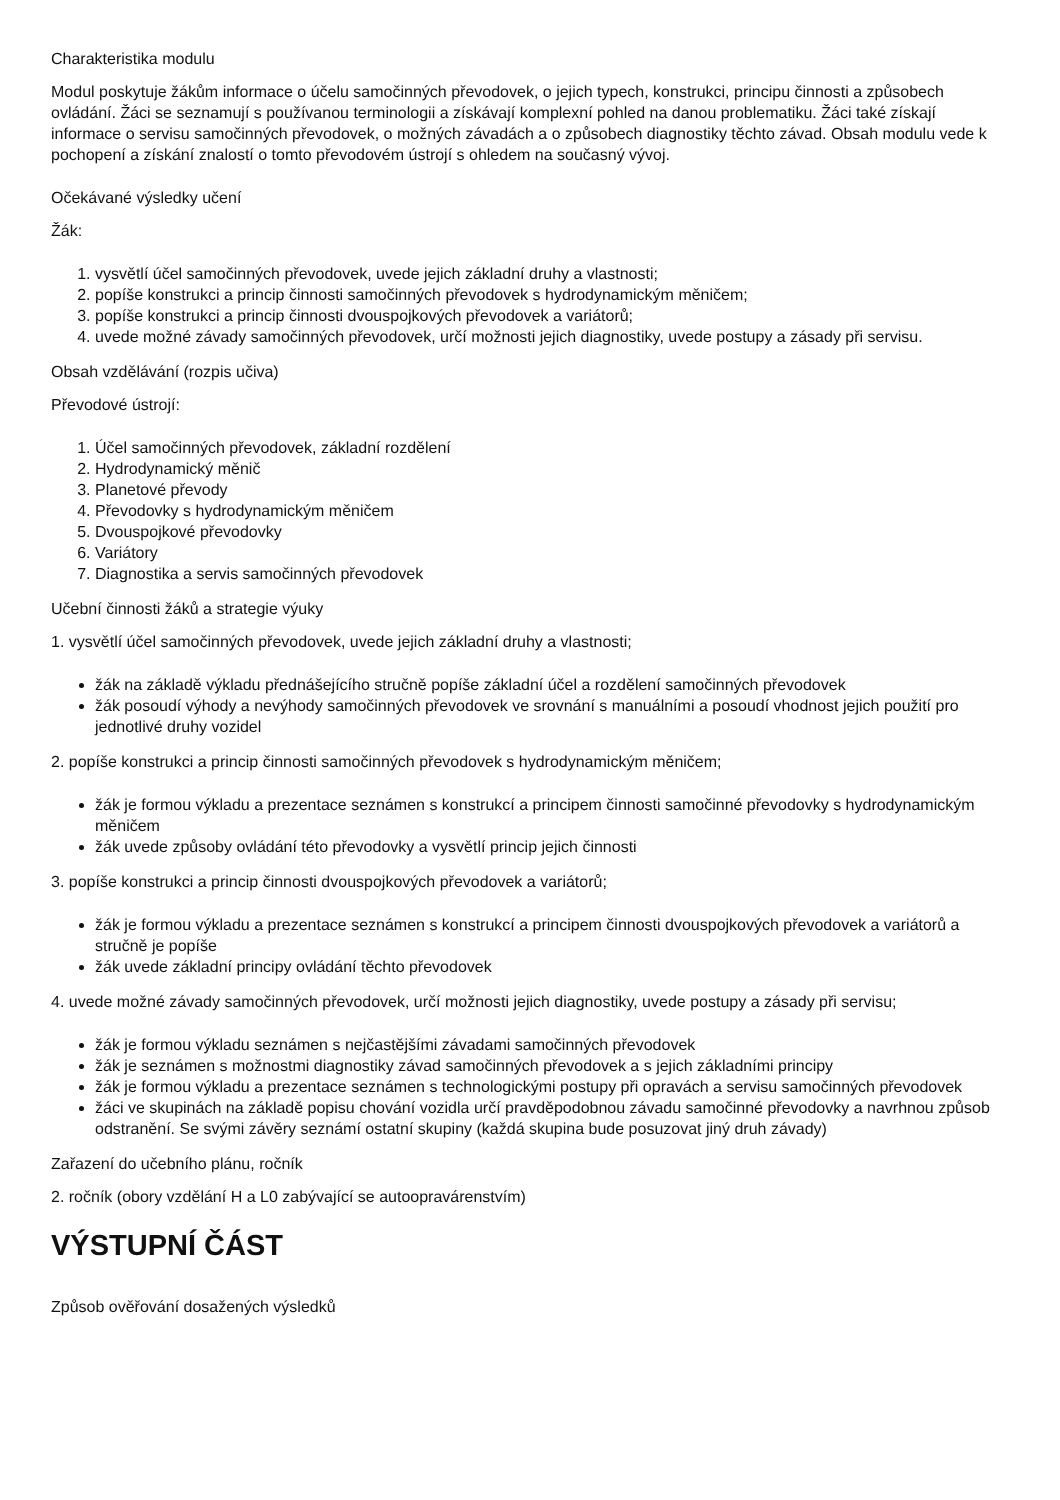Charakteristika modulu
Modul poskytuje žákům informace o účelu samočinných převodovek, o jejich typech, konstrukci, principu činnosti a způsobech ovládání. Žáci se seznamují s používanou terminologii a získávají komplexní pohled na danou problematiku. Žáci také získají informace o servisu samočinných převodovek, o možných závadách a o způsobech diagnostiky těchto závad. Obsah modulu vede k pochopení a získání znalostí o tomto převodovém ústrojí s ohledem na současný vývoj.
Očekávané výsledky učení
Žák:
1. vysvětlí účel samočinných převodovek, uvede jejich základní druhy a vlastnosti;
2. popíše konstrukci a princip činnosti samočinných převodovek s hydrodynamickým měničem;
3. popíše konstrukci a princip činnosti dvouspojkových převodovek a variátorů;
4. uvede možné závady samočinných převodovek, určí možnosti jejich diagnostiky, uvede postupy a zásady při servisu.
Obsah vzdělávání (rozpis učiva)
Převodové ústrojí:
1. Účel samočinných převodovek, základní rozdělení
2. Hydrodynamický měnič
3. Planetové převody
4. Převodovky s hydrodynamickým měničem
5. Dvouspojkové převodovky
6. Variátory
7. Diagnostika a servis samočinných převodovek
Učební činnosti žáků a strategie výuky
1. vysvětlí účel samočinných převodovek, uvede jejich základní druhy a vlastnosti;
žák na základě výkladu přednášejícího stručně popíše základní účel a rozdělení samočinných převodovek
žák posoudí výhody a nevýhody samočinných převodovek ve srovnání s manuálními a posoudí vhodnost jejich použití pro jednotlivé druhy vozidel
2. popíše konstrukci a princip činnosti samočinných převodovek s hydrodynamickým měničem;
žák je formou výkladu a prezentace seznámen s konstrukcí a principem činnosti samočinné převodovky s hydrodynamickým měničem
žák uvede způsoby ovládání této převodovky a vysvětlí princip jejich činnosti
3. popíše konstrukci a princip činnosti dvouspojkových převodovek a variátorů;
žák je formou výkladu a prezentace seznámen s konstrukcí a principem činnosti dvouspojkových převodovek a variátorů a stručně je popíše
žák uvede základní principy ovládání těchto převodovek
4. uvede možné závady samočinných převodovek, určí možnosti jejich diagnostiky, uvede postupy a zásady při servisu;
žák je formou výkladu seznámen s nejčastějšími závadami samočinných převodovek
žák je seznámen s možnostmi diagnostiky závad samočinných převodovek a s jejich základními principy
žák je formou výkladu a prezentace seznámen s technologickými postupy při opravách a servisu samočinných převodovek
žáci ve skupinách na základě popisu chování vozidla určí pravděpodobnou závadu samočinné převodovky a navrhnou způsob odstranění. Se svými závěry seznámí ostatní skupiny (každá skupina bude posuzovat jiný druh závady)
Zařazení do učebního plánu, ročník
2. ročník (obory vzdělání H a L0 zabývající se autoopravárenstvím)
VÝSTUPNÍ ČÁST
Způsob ověřování dosažených výsledků